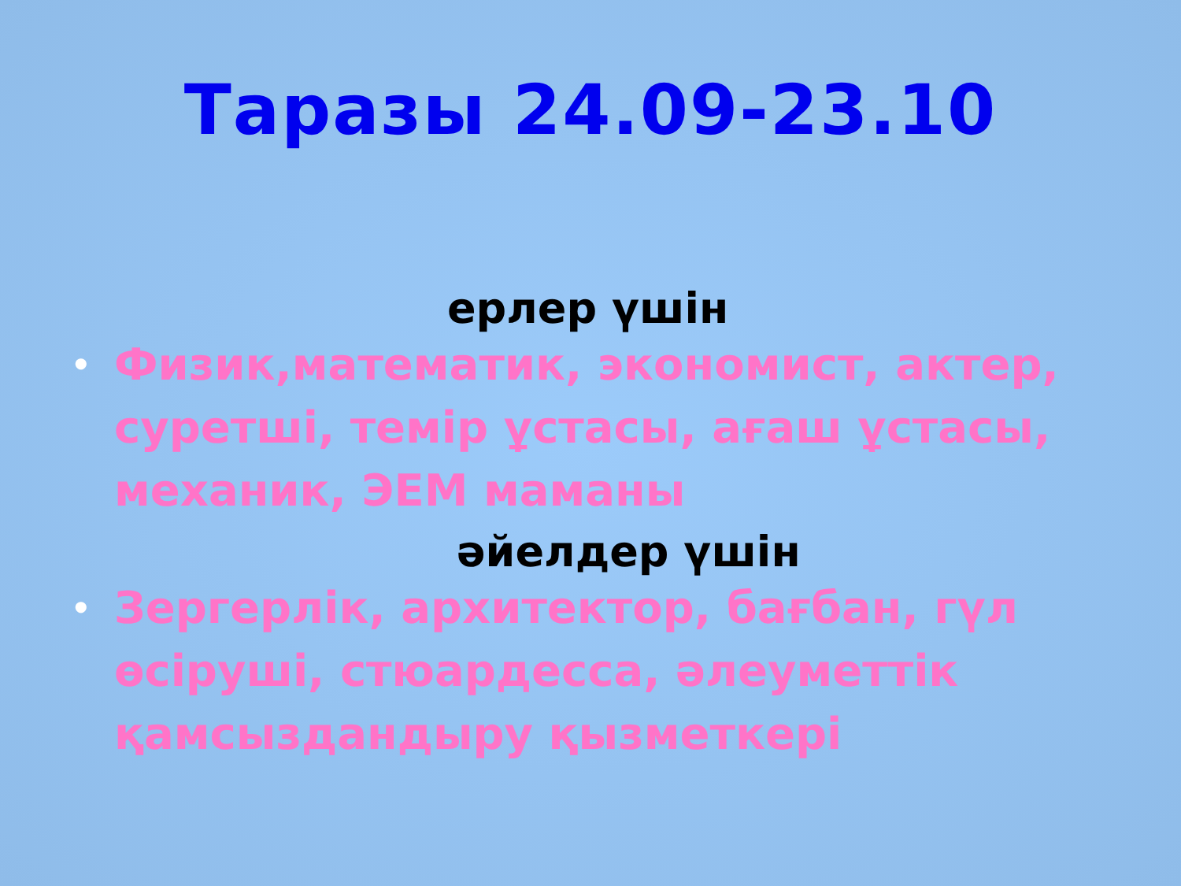Таразы 24.09-23.10
ерлер үшін
• Физик,математик, экономист, актер, суретші, темір ұстасы, ағаш ұстасы, механик, ЭЕМ маманы
әйелдер үшін
• Зергерлік, архитектор, бағбан, гүл өсіруші, стюардесса, әлеуметтік қамсыздандыру қызметкері